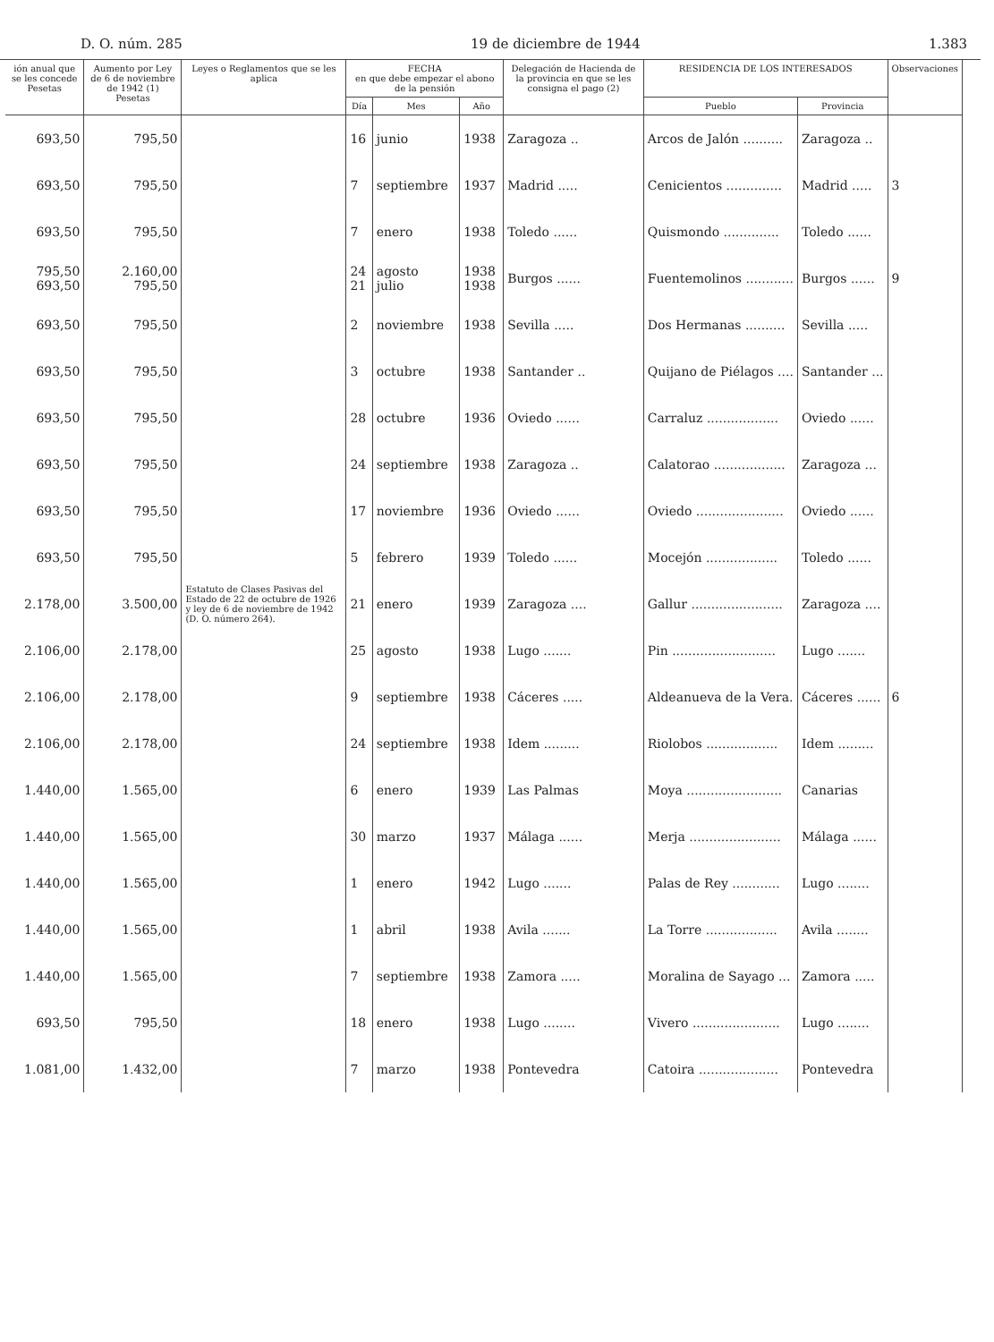D. O. núm. 285 19 de diciembre de 1944 1.383
| ión anual que se les concede Pesetas | Aumento por Ley de 6 de noviembre de 1942 (1) Pesetas | Leyes o Reglamentos que se les aplica | FECHA en que debe empezar el abono de la pensión | | | Delegación de Hacienda de la provincia en que se les consigna el pago (2) | RESIDENCIA DE LOS INTERESADOS | | Observaciones |
| --- | --- | --- | --- | --- | --- | --- | --- | --- | --- |
| | | | Día | Mes | Año | | Pueblo | Provincia | |
| 693,50 | 795,50 | Estatuto de Clases Pasivas del Estado de 22 de octubre de 1926 y ley de 6 de noviembre de 1942 (D. O. número 264). | 16 | junio | 1938 | Zaragoza .. | Arcos de Jalón .......... | Zaragoza .. | |
| 693,50 | 795,50 | | 7 | septiembre | 1937 | Madrid ..... | Cenicientos .............. | Madrid ..... | 3 |
| 693,50 | 795,50 | | 7 | enero | 1938 | Toledo ...... | Quismondo .............. | Toledo ...... | |
| 795,50 693,50 | 2.160,00 795,50 | | 24 21 | agosto julio | 1938 1938 | Burgos ...... | Fuentemolinos ............ | Burgos ...... | 9 |
| 693,50 | 795,50 | | 2 | noviembre | 1938 | Sevilla ..... | Dos Hermanas .......... | Sevilla ..... | |
| 693,50 | 795,50 | | 3 | octubre | 1938 | Santander .. | Quijano de Piélagos .... | Santander ... | |
| 693,50 | 795,50 | | 28 | octubre | 1936 | Oviedo ...... | Carraluz .................. | Oviedo ...... | |
| 693,50 | 795,50 | | 24 | septiembre | 1938 | Zaragoza .. | Calatorao .................. | Zaragoza ... | |
| 693,50 | 795,50 | | 17 | noviembre | 1936 | Oviedo ...... | Oviedo ...................... | Oviedo ...... | |
| 693,50 | 795,50 | | 5 | febrero | 1939 | Toledo ...... | Mocejón .................. | Toledo ...... | |
| 2.178,00 | 3.500,00 | | 21 | enero | 1939 | Zaragoza .... | Gallur ....................... | Zaragoza .... | |
| 2.106,00 | 2.178,00 | | 25 | agosto | 1938 | Lugo ....... | Pin .......................... | Lugo ....... | |
| 2.106,00 | 2.178,00 | | 9 | septiembre | 1938 | Cáceres ..... | Aldeanueva de la Vera. | Cáceres ...... | 6 |
| 2.106,00 | 2.178,00 | | 24 | septiembre | 1938 | Idem ......... | Riolobos .................. | Idem ......... | |
| 1.440,00 | 1.565,00 | | 6 | enero | 1939 | Las Palmas | Moya ........................ | Canarias | |
| 1.440,00 | 1.565,00 | | 30 | marzo | 1937 | Málaga ...... | Merja ....................... | Málaga ...... | |
| 1.440,00 | 1.565,00 | | 1 | enero | 1942 | Lugo ....... | Palas de Rey ............ | Lugo ........ | |
| 1.440,00 | 1.565,00 | | 1 | abril | 1938 | Avila ....... | La Torre .................. | Avila ........ | |
| 1.440,00 | 1.565,00 | | 7 | septiembre | 1938 | Zamora ..... | Moralina de Sayago ... | Zamora ..... | |
| 693,50 | 795,50 | | 18 | enero | 1938 | Lugo ........ | Vivero ...................... | Lugo ........ | |
| 1.081,00 | 1.432,00 | | 7 | marzo | 1938 | Pontevedra | Catoira .................... | Pontevedra | |